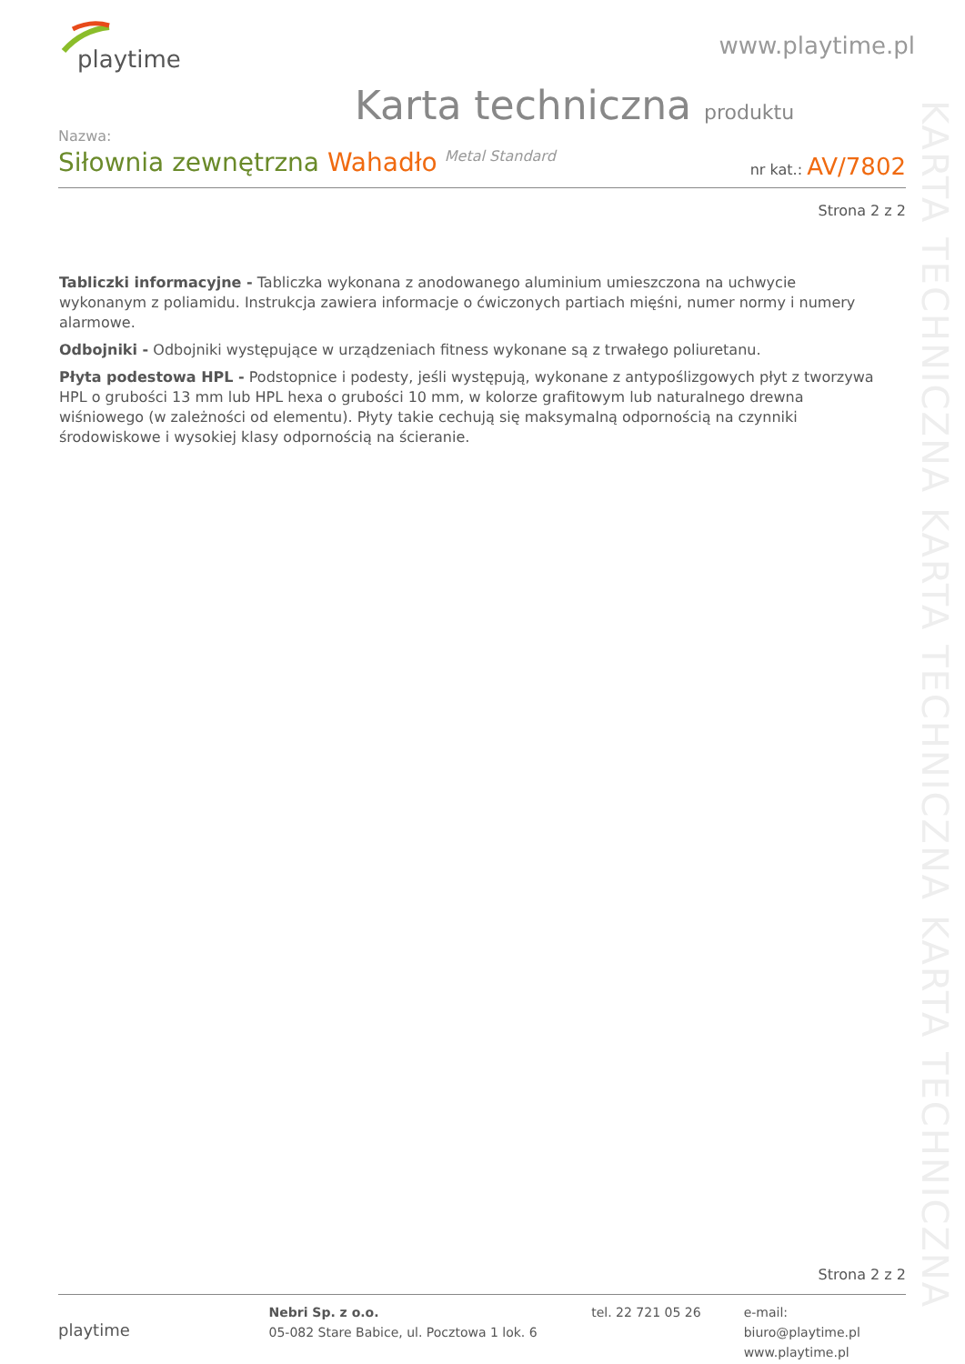playtime
www.playtime.pl
Karta techniczna produktu
Nazwa:
Siłownia zewnętrzna Wahadło Metal Standard
nr kat.: AV/7802
Strona 2 z 2
Tabliczki informacyjne - Tabliczka wykonana z anodowanego aluminium umieszczona na uchwycie wykonanym z poliamidu. Instrukcja zawiera informacje o ćwiczonych partiach mięśni, numer normy i numery alarmowe.
Odbojniki - Odbojniki występujące w urządzeniach fitness wykonane są z trwałego poliuretanu.
Płyta podestowa HPL - Podstopnice i podesty, jeśli występują, wykonane z antypoślizgowych płyt z tworzywa HPL o grubości 13 mm lub HPL hexa o grubości 10 mm, w kolorze grafitowym lub naturalnego drewna wiśniowego (w zależności od elementu). Płyty takie cechują się maksymalną odpornością na czynniki środowiskowe i wysokiej klasy odpornością na ścieranie.
KARTA TECHNICZNA KARTA TECHNICZNA KARTA TECHNICZNA
Strona 2 z 2
playtime
Nebri Sp. z o.o.
05-082 Stare Babice, ul. Pocztowa 1 lok. 6
tel. 22 721 05 26 e-mail: biuro@playtime.pl
www.playtime.pl